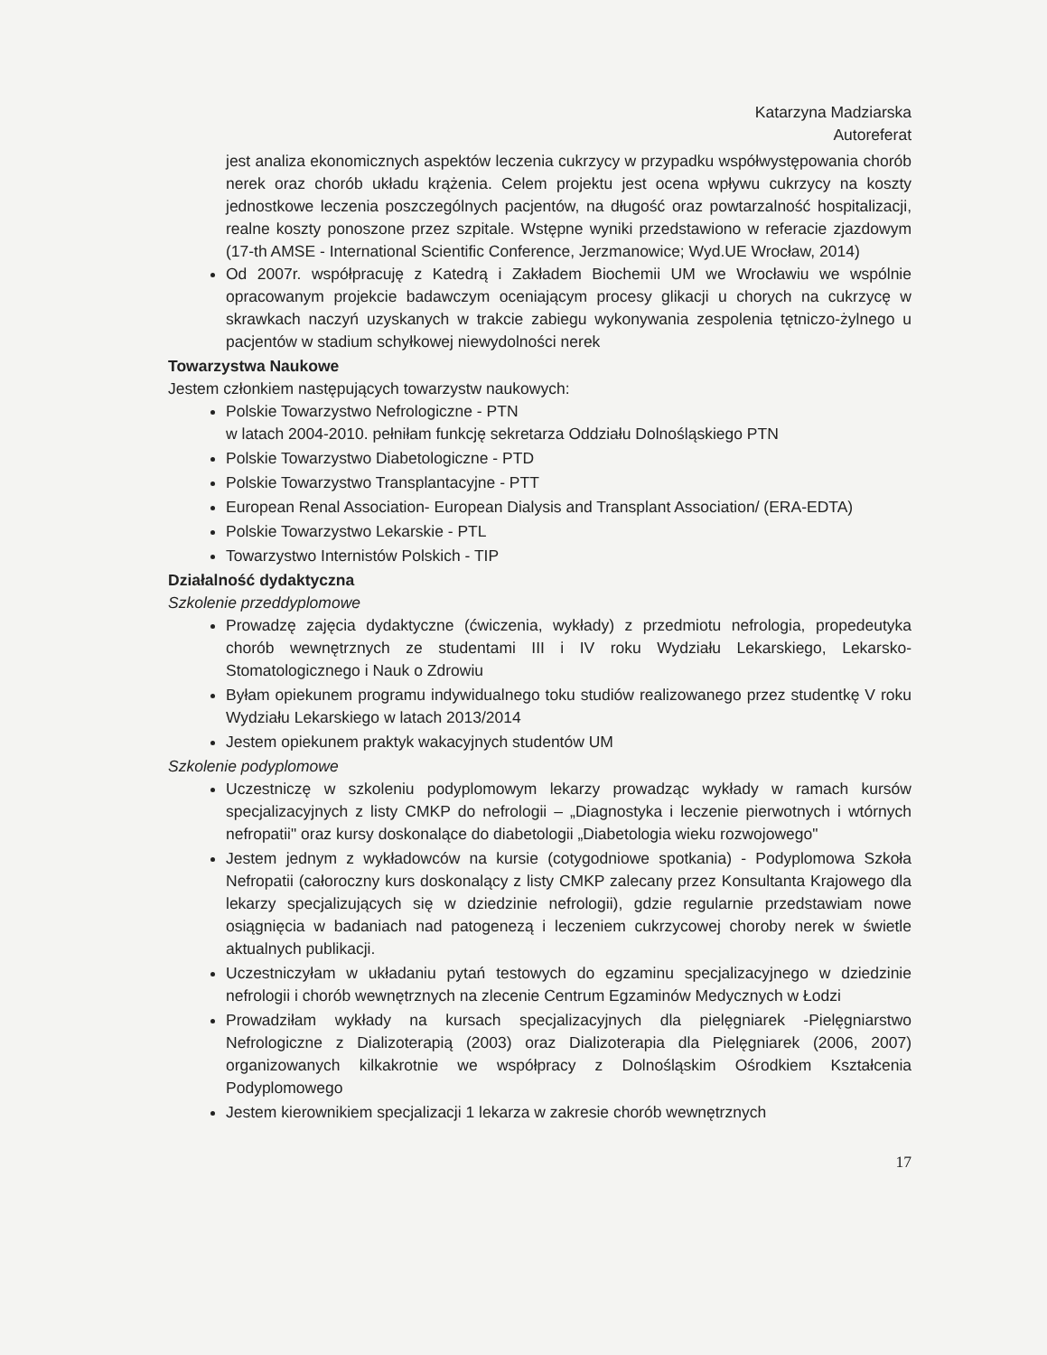Katarzyna Madziarska
Autoreferat
jest analiza ekonomicznych aspektów leczenia cukrzycy w przypadku współwystępowania chorób nerek oraz chorób układu krążenia. Celem projektu jest ocena wpływu cukrzycy na koszty jednostkowe leczenia poszczególnych pacjentów, na długość oraz powtarzalność hospitalizacji, realne koszty ponoszone przez szpitale. Wstępne wyniki przedstawiono w referacie zjazdowym (17-th AMSE - International Scientific Conference, Jerzmanowice; Wyd.UE Wrocław, 2014)
Od 2007r. współpracuję z Katedrą i Zakładem Biochemii UM we Wrocławiu we wspólnie opracowanym projekcie badawczym oceniającym procesy glikacji u chorych na cukrzycę w skrawkach naczyń uzyskanych w trakcie zabiegu wykonywania zespolenia tętniczo-żylnego u pacjentów w stadium schyłkowej niewydolności nerek
Towarzystwa Naukowe
Jestem członkiem następujących towarzystw naukowych:
Polskie Towarzystwo Nefrologiczne - PTN
w latach 2004-2010. pełniłam funkcję sekretarza Oddziału Dolnośląskiego PTN
Polskie Towarzystwo Diabetologiczne - PTD
Polskie Towarzystwo Transplantacyjne - PTT
European Renal Association- European Dialysis and Transplant Association/ (ERA-EDTA)
Polskie Towarzystwo Lekarskie - PTL
Towarzystwo Internistów Polskich - TIP
Działalność dydaktyczna
Szkolenie przeddyplomowe
Prowadzę zajęcia dydaktyczne (ćwiczenia, wykłady) z przedmiotu nefrologia, propedeutyka chorób wewnętrznych ze studentami III i IV roku Wydziału Lekarskiego, Lekarsko-Stomatologicznego i Nauk o Zdrowiu
Byłam opiekunem programu indywidualnego toku studiów realizowanego przez studentkę V roku Wydziału Lekarskiego w latach 2013/2014
Jestem opiekunem praktyk wakacyjnych studentów UM
Szkolenie podyplomowe
Uczestniczę w szkoleniu podyplomowym lekarzy prowadząc wykłady w ramach kursów specjalizacyjnych z listy CMKP do nefrologii – „Diagnostyka i leczenie pierwotnych i wtórnych nefropatii" oraz kursy doskonalące do diabetologii „Diabetologia wieku rozwojowego"
Jestem jednym z wykładowców na kursie (cotygodniowe spotkania) - Podyplomowa Szkoła Nefropatii (całoroczny kurs doskonalący z listy CMKP zalecany przez Konsultanta Krajowego dla lekarzy specjalizujących się w dziedzinie nefrologii), gdzie regularnie przedstawiam nowe osiągnięcia w badaniach nad patogenezą i leczeniem cukrzycowej choroby nerek w świetle aktualnych publikacji.
Uczestniczyłam w układaniu pytań testowych do egzaminu specjalizacyjnego w dziedzinie nefrologii i chorób wewnętrznych na zlecenie Centrum Egzaminów Medycznych w Łodzi
Prowadziłam wykłady na kursach specjalizacyjnych dla pielęgniarek -Pielęgniarstwo Nefrologiczne z Dializoterapią (2003) oraz Dializoterapia dla Pielęgniarek (2006, 2007) organizowanych kilkakrotnie we współpracy z Dolnośląskim Ośrodkiem Kształcenia Podyplomowego
Jestem kierownikiem specjalizacji 1 lekarza w zakresie chorób wewnętrznych
17